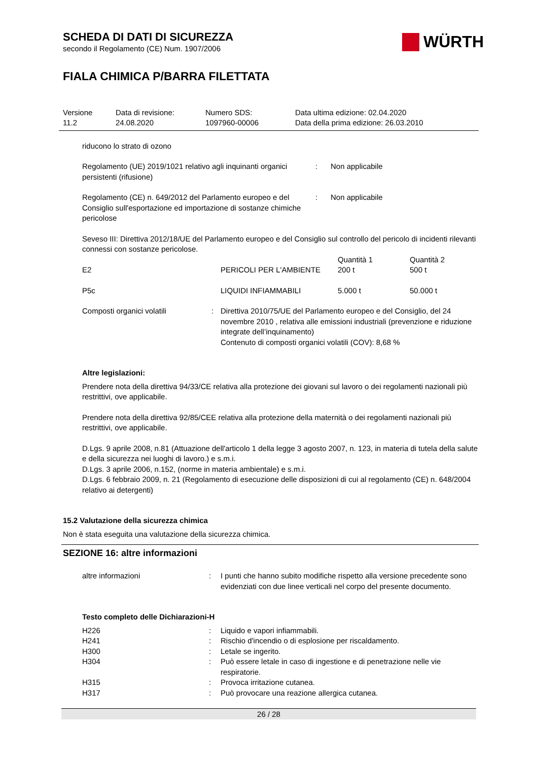WÜRTH
SCHEDA DI DATI DI SICUREZZA
secondo il Regolamento (CE) Num. 1907/2006
FIALA CHIMICA P/BARRA FILETTATA
| Versione 11.2 | Data di revisione: 24.08.2020 | Numero SDS: 1097960-00006 | Data ultima edizione: 02.04.2020 Data della prima edizione: 26.03.2010 |
riducono lo strato di ozono
| Regolamento (UE) 2019/1021 relativo agli inquinanti organici persistenti (rifusione) | : | Non applicabile |
| Regolamento (CE) n. 649/2012 del Parlamento europeo e del Consiglio sull'esportazione ed importazione di sostanze chimiche pericolose | : | Non applicabile |
Seveso III: Direttiva 2012/18/UE del Parlamento europeo e del Consiglio sul controllo del pericolo di incidenti rilevanti connessi con sostanze pericolose.
| | | Quantità 1 | Quantità 2 |
| E2 | PERICOLI PER L'AMBIENTE | 200 t | 500 t |
| P5c | LIQUIDI INFIAMMABILI | 5.000 t | 50.000 t |
| Composti organici volatili | : | Direttiva 2010/75/UE del Parlamento europeo e del Consiglio, del 24 novembre 2010 , relativa alle emissioni industriali (prevenzione e riduzione integrate dell’inquinamento) Contenuto di composti organici volatili (COV): 8,68 % |
Altre legislazioni:
Prendere nota della direttiva 94/33/CE relativa alla protezione dei giovani sul lavoro o dei regolamenti nazionali più restrittivi, ove applicabile.
Prendere nota della direttiva 92/85/CEE relativa alla protezione della maternità o dei regolamenti nazionali più restrittivi, ove applicabile.
D.Lgs. 9 aprile 2008, n.81 (Attuazione dell'articolo 1 della legge 3 agosto 2007, n. 123, in materia di tutela della salute e della sicurezza nei luoghi di lavoro.) e s.m.i.
D.Lgs. 3 aprile 2006, n.152, (norme in materia ambientale) e s.m.i.
D.Lgs. 6 febbraio 2009, n. 21 (Regolamento di esecuzione delle disposizioni di cui al regolamento (CE) n. 648/2004 relativo ai detergenti)
15.2 Valutazione della sicurezza chimica
Non è stata eseguita una valutazione della sicurezza chimica.
SEZIONE 16: altre informazioni
| altre informazioni | : | I punti che hanno subito modifiche rispetto alla versione precedente sono evidenziati con due linee verticali nel corpo del presente documento. |
Testo completo delle Dichiarazioni-H
| H226 | : | Liquido e vapori infiammabili. |
| H241 | : | Rischio d'incendio o di esplosione per riscaldamento. |
| H300 | : | Letale se ingerito. |
| H304 | : | Può essere letale in caso di ingestione e di penetrazione nelle vie respiratorie. |
| H315 | : | Provoca irritazione cutanea. |
| H317 | : | Può provocare una reazione allergica cutanea. |
26 / 28